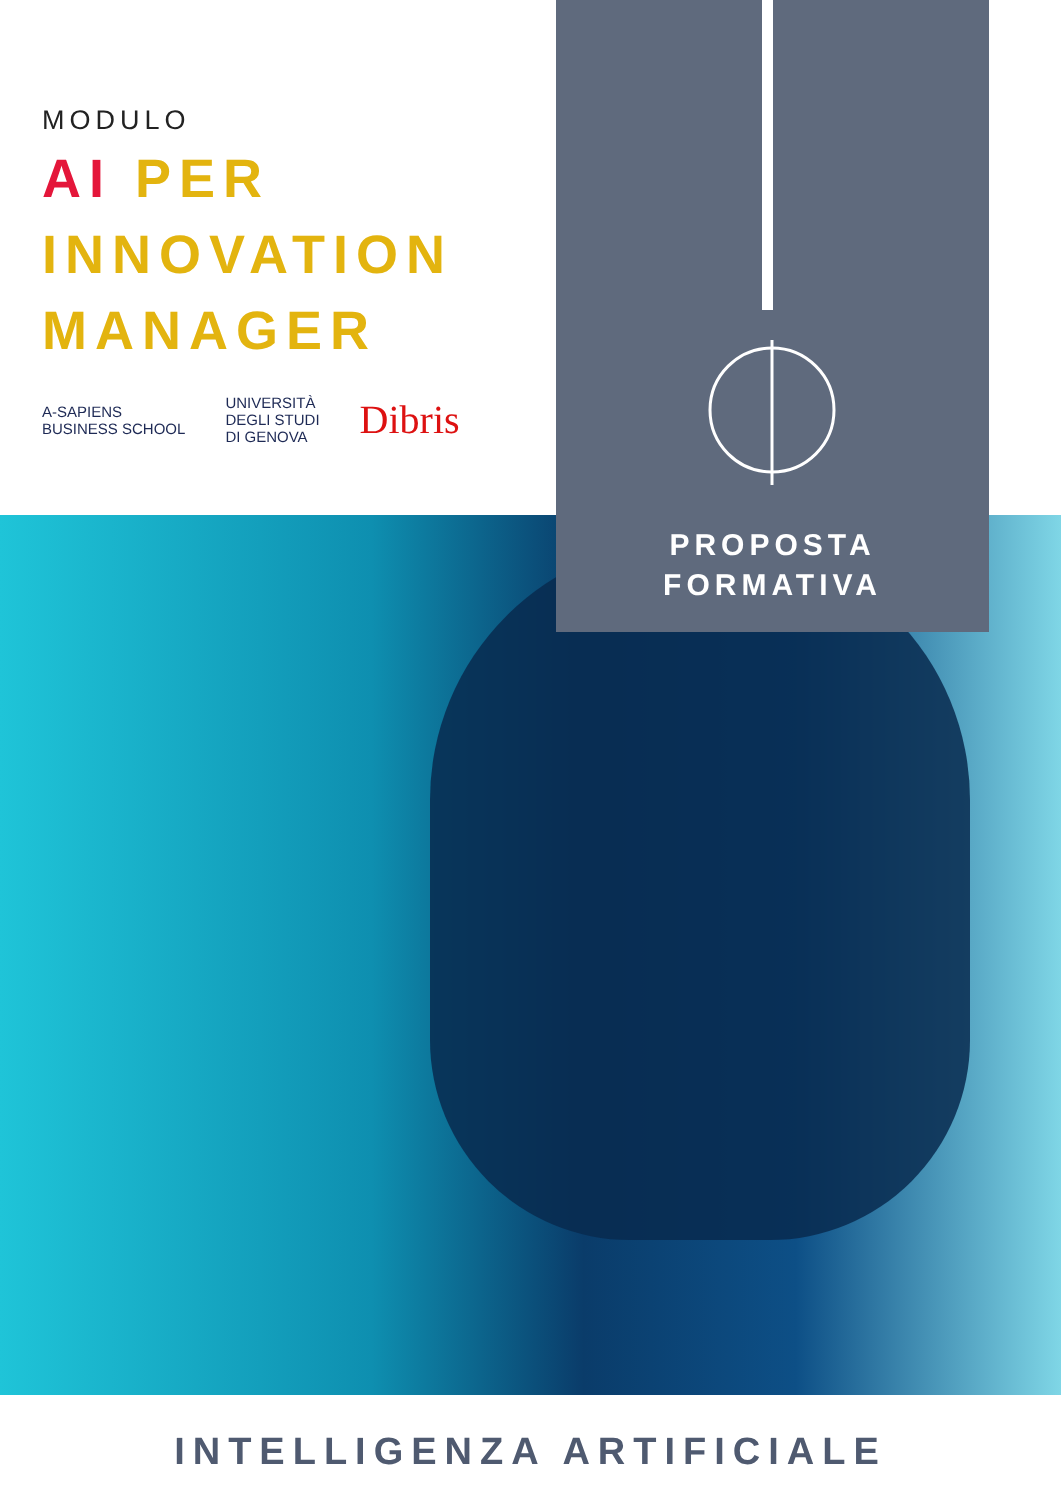MODULO
AI PER
INNOVATION
MANAGER
A-SAPIENS
BUSINESS SCHOOL
UNIVERSITÀ
DEGLI STUDI
DI GENOVA
Dibris
PROPOSTA
FORMATIVA
INTELLIGENZA ARTIFICIALE